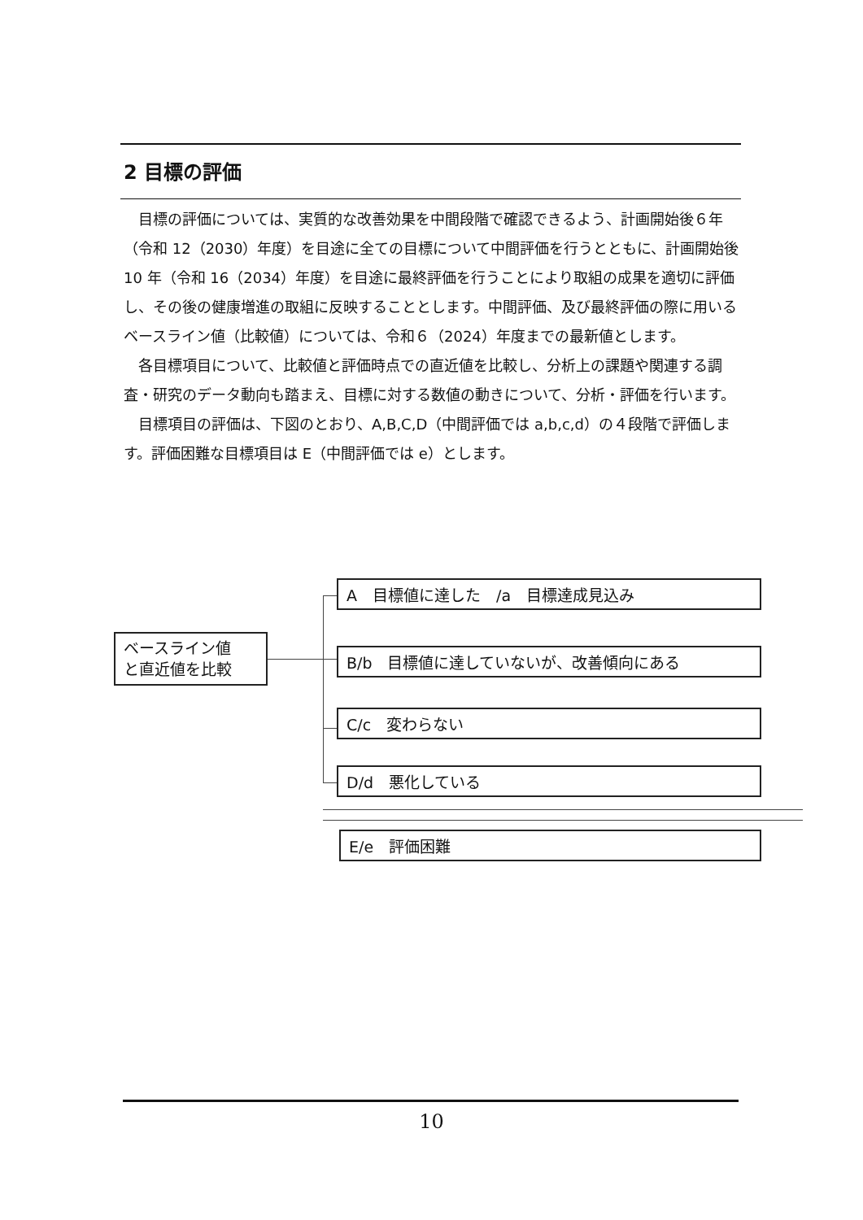2 目標の評価
目標の評価については、実質的な改善効果を中間段階で確認できるよう、計画開始後６年（令和 12（2030）年度）を目途に全ての目標について中間評価を行うとともに、計画開始後 10 年（令和 16（2034）年度）を目途に最終評価を行うことにより取組の成果を適切に評価し、その後の健康増進の取組に反映することとします。中間評価、及び最終評価の際に用いるベースライン値（比較値）については、令和６（2024）年度までの最新値とします。
各目標項目について、比較値と評価時点での直近値を比較し、分析上の課題や関連する調査・研究のデータ動向も踏まえ、目標に対する数値の動きについて、分析・評価を行います。
目標項目の評価は、下図のとおり、A,B,C,D（中間評価では a,b,c,d）の４段階で評価します。評価困難な目標項目は E（中間評価では e）とします。
ベースライン値
と直近値を比較
A　目標値に達した　/a　目標達成見込み
B/b　目標値に達していないが、改善傾向にある
C/c　変わらない
D/d　悪化している
E/e　評価困難
10